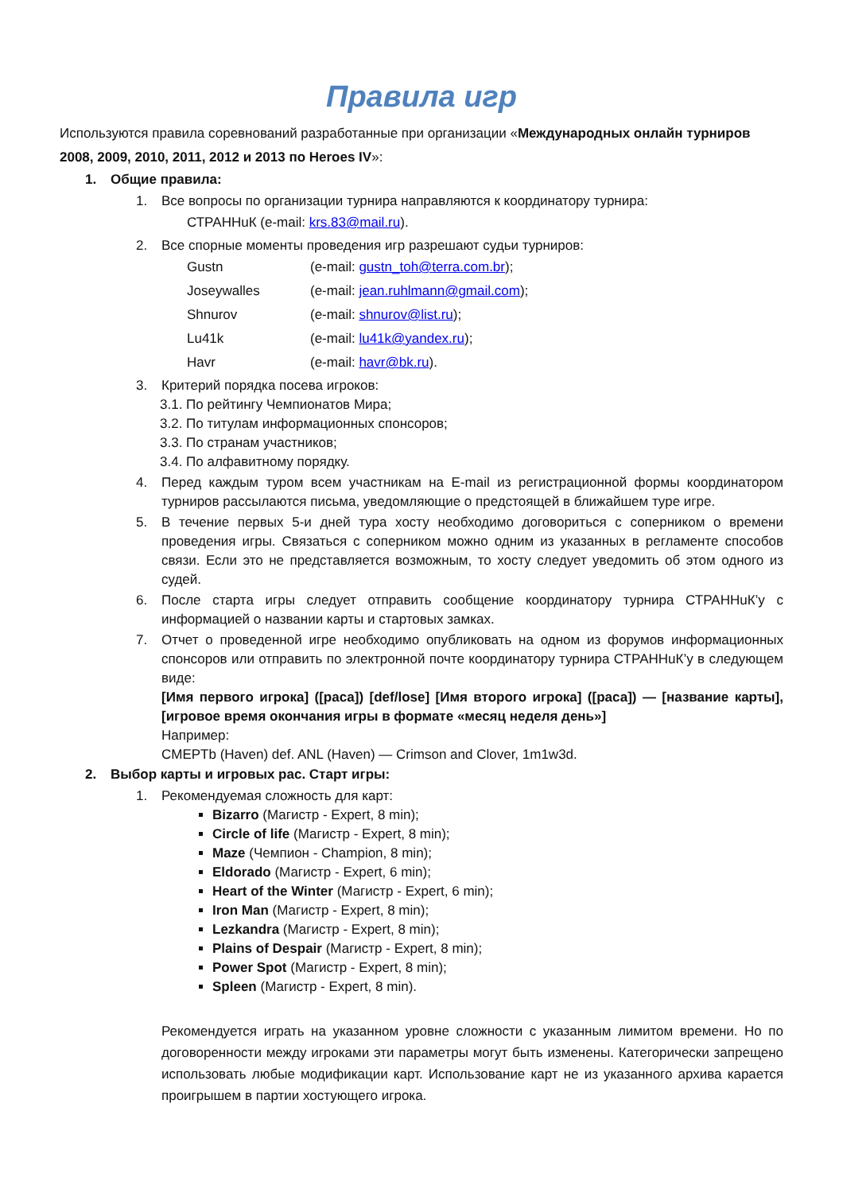Правила игр
Используются правила соревнований разработанные при организации «Международных онлайн турниров 2008, 2009, 2010, 2011, 2012 и 2013 по Heroes IV»:
1. Общие правила:
1. Все вопросы по организации турнира направляются к координатору турнира:
СТРАННuК (e-mail: krs.83@mail.ru).
2. Все спорные моменты проведения игр разрешают судьи турниров:
Gustn (e-mail: gustn_toh@terra.com.br);
Joseywalles (e-mail: jean.ruhlmann@gmail.com);
Shnurov (e-mail: shnurov@list.ru);
Lu41k (e-mail: lu41k@yandex.ru);
Havr (e-mail: havr@bk.ru).
3. Критерий порядка посева игроков:
3.1. По рейтингу Чемпионатов Мира;
3.2. По титулам информационных спонсоров;
3.3. По странам участников;
3.4. По алфавитному порядку.
4. Перед каждым туром всем участникам на E-mail из регистрационной формы координатором турниров рассылаются письма, уведомляющие о предстоящей в ближайшем туре игре.
5. В течение первых 5-и дней тура хосту необходимо договориться с соперником о времени проведения игры. Связаться с соперником можно одним из указанных в регламенте способов связи. Если это не представляется возможным, то хосту следует уведомить об этом одного из судей.
6. После старта игры следует отправить сообщение координатору турнира СТРАННuК’у с информацией о названии карты и стартовых замках.
7. Отчет о проведенной игре необходимо опубликовать на одном из форумов информационных спонсоров или отправить по электронной почте координатору турнира СТРАННuК’у в следующем виде:
[Имя первого игрока] ([раса]) [def/lose] [Имя второго игрока] ([раса]) — [название карты], [игровое время окончания игры в формате «месяц неделя день»]
Например:
CMEPTb (Haven) def. ANL (Haven) — Crimson and Clover, 1m1w3d.
2. Выбор карты и игровых рас. Старт игры:
1. Рекомендуемая сложность для карт:
Bizarro (Магистр - Expert, 8 min);
Circle of life (Магистр - Expert, 8 min);
Maze (Чемпион - Champion, 8 min);
Eldorado (Магистр - Expert, 6 min);
Heart of the Winter (Магистр - Expert, 6 min);
Iron Man (Магистр - Expert, 8 min);
Lezkandra (Магистр - Expert, 8 min);
Plains of Despair (Магистр - Expert, 8 min);
Power Spot (Магистр - Expert, 8 min);
Spleen (Магистр - Expert, 8 min).
Рекомендуется играть на указанном уровне сложности с указанным лимитом времени. Но по договоренности между игроками эти параметры могут быть изменены. Категорически запрещено использовать любые модификации карт. Использование карт не из указанного архива карается проигрышем в партии хостующего игрока.